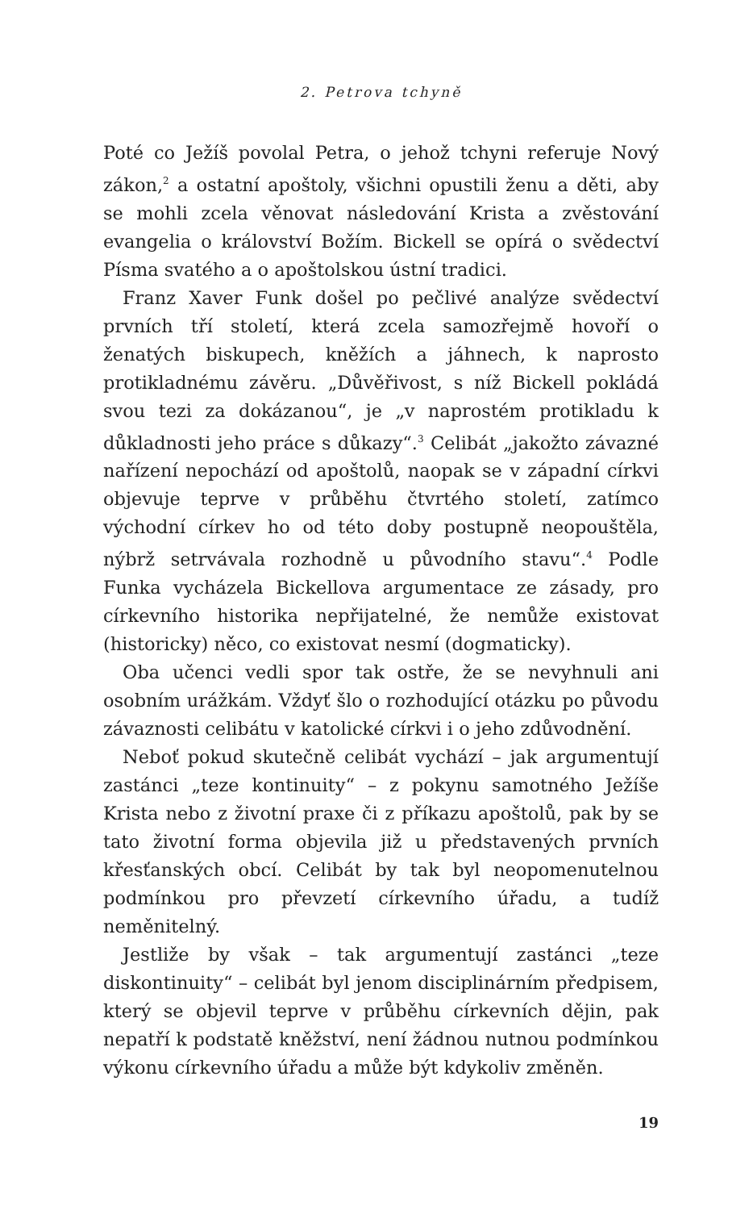2. Petrova tchyně
Poté co Ježíš povolal Petra, o jehož tchyni referuje Nový zákon,<sup>2</sup> a ostatní apoštoly, všichni opustili ženu a děti, aby se mohli zcela věnovat následování Krista a zvěstování evangelia o království Božím. Bickell se opírá o svědectví Písma svatého a o apoštolskou ústní tradici.
Franz Xaver Funk došel po pečlivé analýze svědectví prvních tří století, která zcela samozřejmě hovoří o ženatých biskupech, kněžích a jáhnech, k naprosto protikladnému závěru. „Důvěřivost, s níž Bickell pokládá svou tezi za dokázanou“, je „v naprostém protikladu k důkladnosti jeho práce s důkazy“.<sup>3</sup> Celibát „jakožto závazné nařízení nepochází od apoštolů, naopak se v západní církvi objevuje teprve v průběhu čtvrtého století, zatímco východní církev ho od této doby postupně neopouštěla, nýbrž setrvávala rozhodně u původního stavu“.<sup>4</sup> Podle Funka vycházela Bickellova argumentace ze zásady, pro církevního historika nepřijatelné, že nemůže existovat (historicky) něco, co existovat nesmí (dogmaticky).
Oba učenci vedli spor tak ostře, že se nevyhnuli ani osobním urážkám. Vždyť šlo o rozhodující otázku po původu závaznosti celibátu v katolické církvi i o jeho zdůvodnění.
Neboť pokud skutečně celibát vychází – jak argumentují zastánci „teze kontinuity“ – z pokynu samotného Ježíše Krista nebo z životní praxe či z příkazu apoštolů, pak by se tato životní forma objevila již u představených prvních křesťanských obcí. Celibát by tak byl neopomenutelnou podmínkou pro převzetí církevního úřadu, a tudíž neměnitelný.
Jestliže by však – tak argumentují zastánci „teze diskontinuity“ – celibát byl jenom disciplinárním předpisem, který se objevil teprve v průběhu církevních dějin, pak nepatří k podstatě kněžství, není žádnou nutnou podmínkou výkonu církevního úřadu a může být kdykoliv změněn.
19